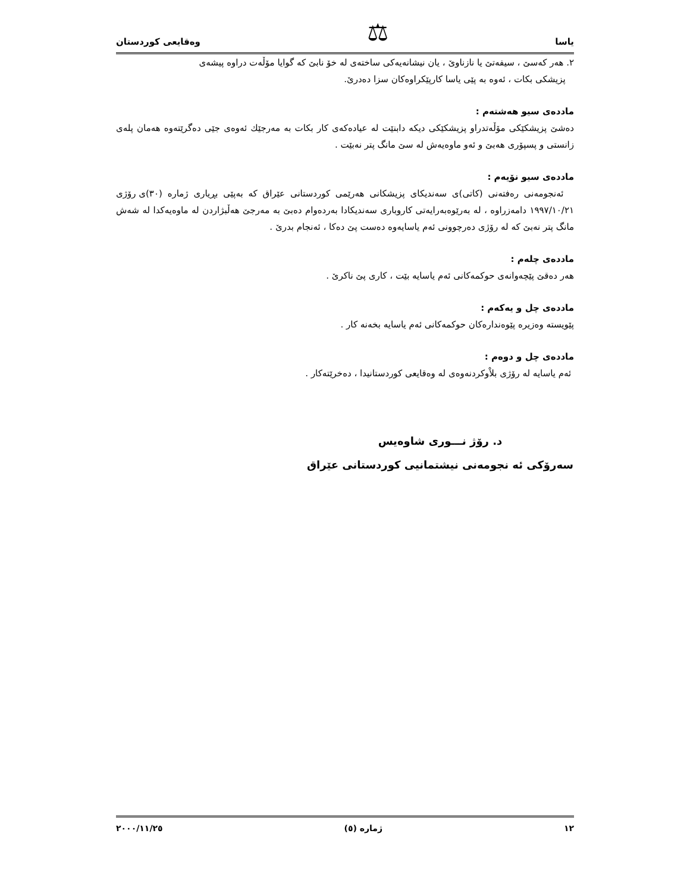یاسا ⚖ وەقایعی كوردستان
٢. هەر كەسێ ، سیفەتێ یا نازناوێ ، یان نیشانەیەكی ساختەی لە خۆ نابێ كە گوایا مۆڵەت دراوە پیشەی
پزیشكی بكات ، ئەوە بە پێی یاسا كارپێكراوەكان سزا دەدرێ.
ماددەی سیو هەشتەم :
دەشێ پزیشكێكی مۆڵەتدراو پزیشكێكی دیكە دابنێت لە عیادەكەی كار بكات بە مەرجێك ئەوەی جێی دەگرێتەوە هەمان پلەی زانستی و پسپۆری هەبێ و ئەو ماوەیەش لە سێ مانگ پتر نەبێت .
ماددەی سیو نۆیەم :
ئەنجومەنی رەفتەنی (كاتی)ی سەندیكای پزیشكانی هەرێمی كوردستانی عێراق كە بەپێی بڕیاری ژمارە (٣٠)ی رۆژی ١٩٩٧/١٠/٢١ دامەزراوە ، لە بەرێوەبەرایەتی كاروباری سەندیكادا بەردەوام دەبێ بە مەرجێ هەڵبژاردن لە ماوەیەكدا لە شەش مانگ پتر نەبێ كە لە رۆژی دەرچوونی ئەم یاسایەوە دەست پێ دەكا ، ئەنجام بدرێ .
ماددەی چلەم :
هەر دەقێ پێچەوانەی حوكمەكانی ئەم یاسایە بێت ، كاری پێ ناكرێ .
ماددەی چل و یەكەم :
پێویستە وەزیرە پێوەندارەكان حوكمەكانی ئەم یاسایە بخەنە كار .
ماددەی چل و دوەم :
ئەم یاسایە لە رۆژی بلاْوكردنەوەی لە وەقایعی كوردستانیدا ، دەخرێتەكار .
د. رۆژ نـــوری شاوەیس
سەرۆكی ئە نجومەنی نیشتمانیی كوردستانی عێراق
١٢ ژمارە (٥) ٢٠٠٠/١١/٢٥